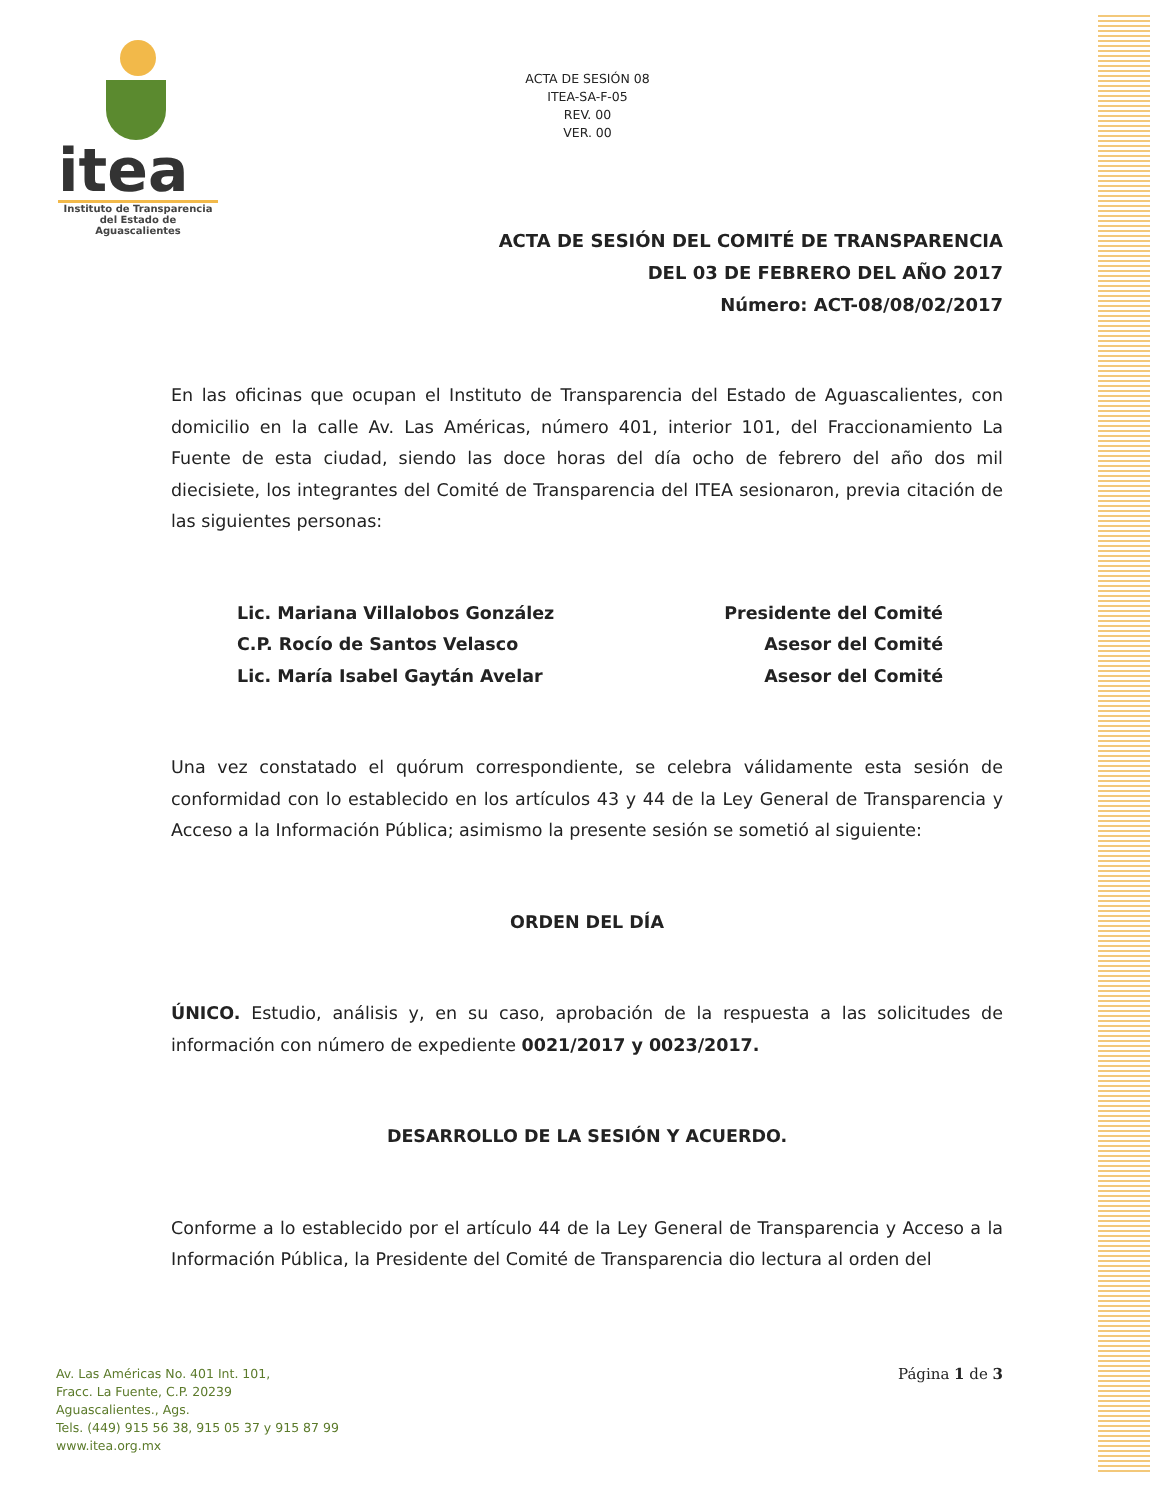itea
Instituto de Transparencia
del Estado de Aguascalientes
ACTA DE SESIÓN 08
ITEA-SA-F-05
REV. 00
VER. 00
ACTA DE SESIÓN DEL COMITÉ DE TRANSPARENCIA
DEL 03 DE FEBRERO DEL AÑO 2017
Número: ACT-08/08/02/2017
En las oficinas que ocupan el Instituto de Transparencia del Estado de Aguascalientes, con domicilio en la calle Av. Las Américas, número 401, interior 101, del Fraccionamiento La Fuente de esta ciudad, siendo las doce horas del día ocho de febrero del año dos mil diecisiete, los integrantes del Comité de Transparencia del ITEA sesionaron, previa citación de las siguientes personas:
Lic. Mariana Villalobos González
C.P. Rocío de Santos Velasco
Lic. María Isabel Gaytán Avelar
Presidente del Comité
Asesor del Comité
Asesor del Comité
Una vez constatado el quórum correspondiente, se celebra válidamente esta sesión de conformidad con lo establecido en los artículos 43 y 44 de la Ley General de Transparencia y Acceso a la Información Pública; asimismo la presente sesión se sometió al siguiente:
ORDEN DEL DÍA
ÚNICO. Estudio, análisis y, en su caso, aprobación de la respuesta a las solicitudes de información con número de expediente 0021/2017 y 0023/2017.
DESARROLLO DE LA SESIÓN Y ACUERDO.
Conforme a lo establecido por el artículo 44 de la Ley General de Transparencia y Acceso a la Información Pública, la Presidente del Comité de Transparencia dio lectura al orden del
Av. Las Américas No. 401 Int. 101,
Fracc. La Fuente, C.P. 20239
Aguascalientes., Ags.
Tels. (449) 915 56 38, 915 05 37 y 915 87 99
www.itea.org.mx
Página 1 de 3